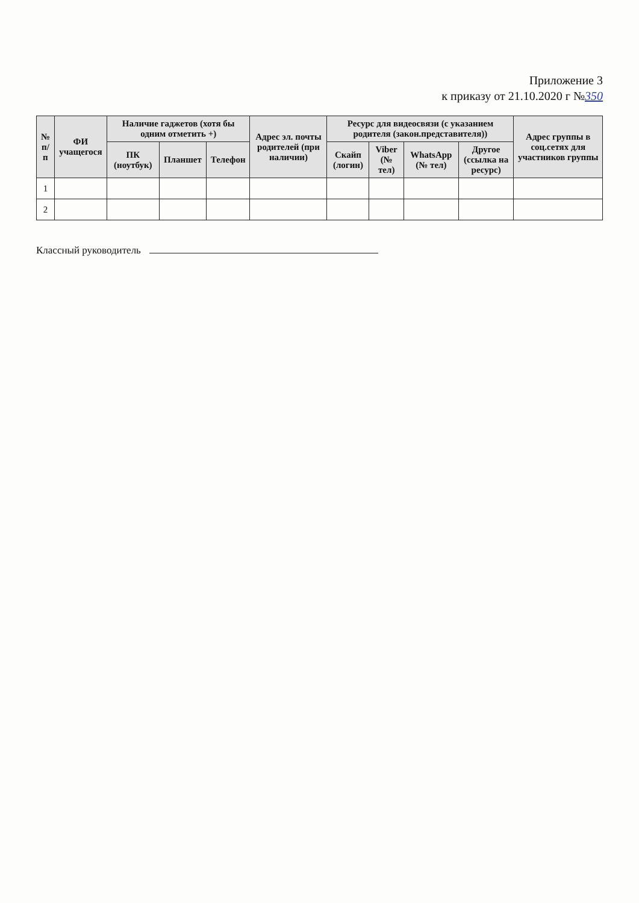Приложение 3
к приказу от 21.10.2020 г №350
| № п/п | ФИ учащегося | Наличие гаджетов (хотя бы одним отметить +) | | | Адрес эл. почты родителей (при наличии) | Ресурс для видеосвязи (с указанием родителя (закон.представителя)) | | | | Адрес группы в соц.сетях для участников группы |
| --- | --- | --- | --- | --- | --- | --- | --- | --- | --- | --- |
| | | ПК (ноутбук) | Планшет | Телефон | | Скайп (логин) | Viber (№ тел) | WhatsApp (№ тел) | Другое (ссылка на ресурс) | |
| 1 | | | | | | | | | | |
| 2 | | | | | | | | | | |
Классный руководитель